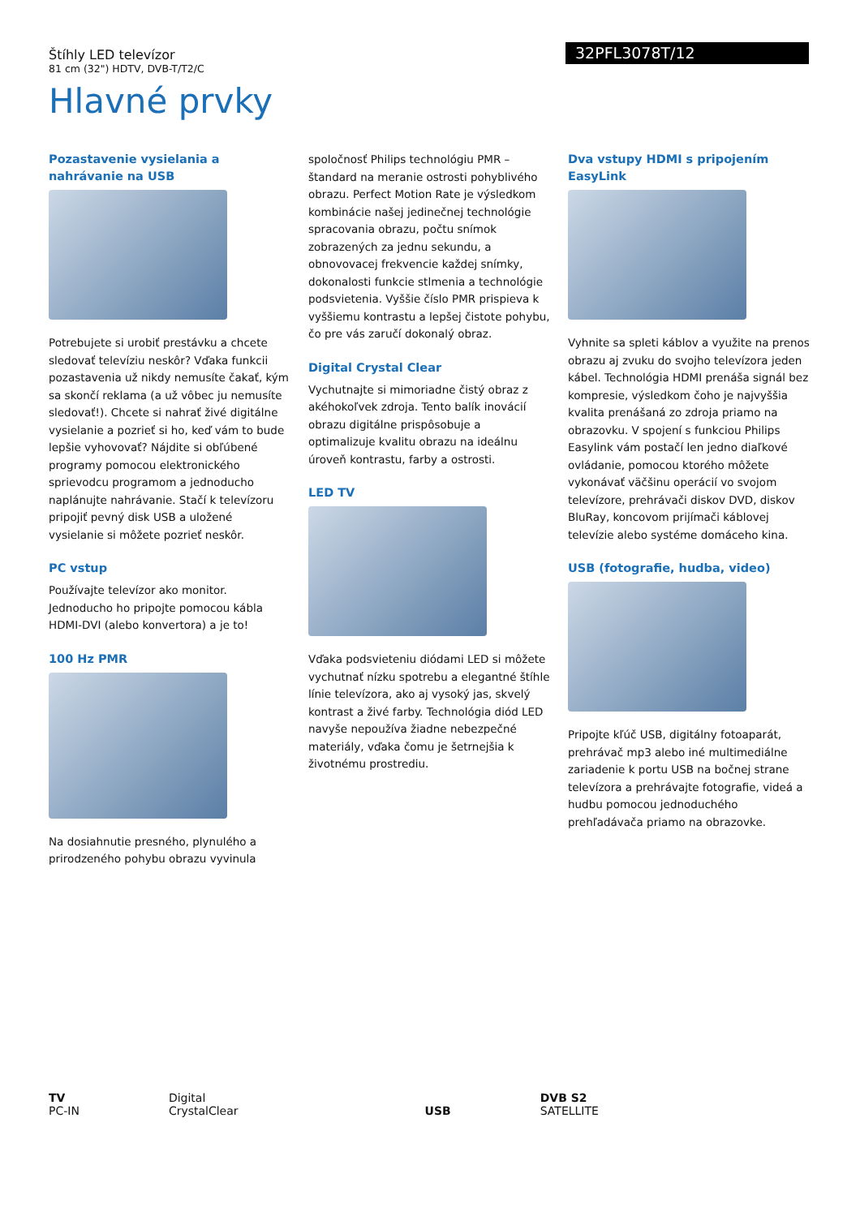Štíhly LED televízor
81 cm (32") HDTV, DVB-T/T2/C
32PFL3078T/12
Hlavné prvky
Pozastavenie vysielania a nahrávanie na USB
Potrebujete si urobiť prestávku a chcete sledovať televíziu neskôr? Vďaka funkcii pozastavenia už nikdy nemusíte čakať, kým sa skončí reklama (a už vôbec ju nemusíte sledovať!). Chcete si nahrať živé digitálne vysielanie a pozrieť si ho, keď vám to bude lepšie vyhovovať? Nájdite si obľúbené programy pomocou elektronického sprievodcu programom a jednoducho naplánujte nahrávanie. Stačí k televízoru pripojiť pevný disk USB a uložené vysielanie si môžete pozrieť neskôr.
PC vstup
Používajte televízor ako monitor. Jednoducho ho pripojte pomocou kábla HDMI-DVI (alebo konvertora) a je to!
100 Hz PMR
Na dosiahnutie presného, plynulého a prirodzeného pohybu obrazu vyvinula
spoločnosť Philips technológiu PMR – štandard na meranie ostrosti pohyblivého obrazu. Perfect Motion Rate je výsledkom kombinácie našej jedinečnej technológie spracovania obrazu, počtu snímok zobrazených za jednu sekundu, a obnovovacej frekvencie každej snímky, dokonalosti funkcie stlmenia a technológie podsvietenia. Vyššie číslo PMR prispieva k vyššiemu kontrastu a lepšej čistote pohybu, čo pre vás zaručí dokonalý obraz.
Digital Crystal Clear
Vychutnajte si mimoriadne čistý obraz z akéhokoľvek zdroja. Tento balík inovácií obrazu digitálne prispôsobuje a optimalizuje kvalitu obrazu na ideálnu úroveň kontrastu, farby a ostrosti.
LED TV
Vďaka podsvieteniu diódami LED si môžete vychutnať nízku spotrebu a elegantné štíhle línie televízora, ako aj vysoký jas, skvelý kontrast a živé farby. Technológia diód LED navyše nepoužíva žiadne nebezpečné materiály, vďaka čomu je šetrnejšia k životnému prostrediu.
Dva vstupy HDMI s pripojením EasyLink
Vyhnite sa spleti káblov a využite na prenos obrazu aj zvuku do svojho televízora jeden kábel. Technológia HDMI prenáša signál bez kompresie, výsledkom čoho je najvyššia kvalita prenášaná zo zdroja priamo na obrazovku. V spojení s funkciou Philips Easylink vám postačí len jedno diaľkové ovládanie, pomocou ktorého môžete vykonávať väčšinu operácií vo svojom televízore, prehrávači diskov DVD, diskov BluRay, koncovom prijímači káblovej televízie alebo systéme domáceho kina.
USB (fotografie, hudba, video)
Pripojte kľúč USB, digitálny fotoaparát, prehrávač mp3 alebo iné multimediálne zariadenie k portu USB na bočnej strane televízora a prehrávajte fotografie, videá a hudbu pomocou jednoduchého prehľadávača priamo na obrazovke.
TV
PC-IN
Digital
CrystalClear
USB
DVB S2
SATELLITE